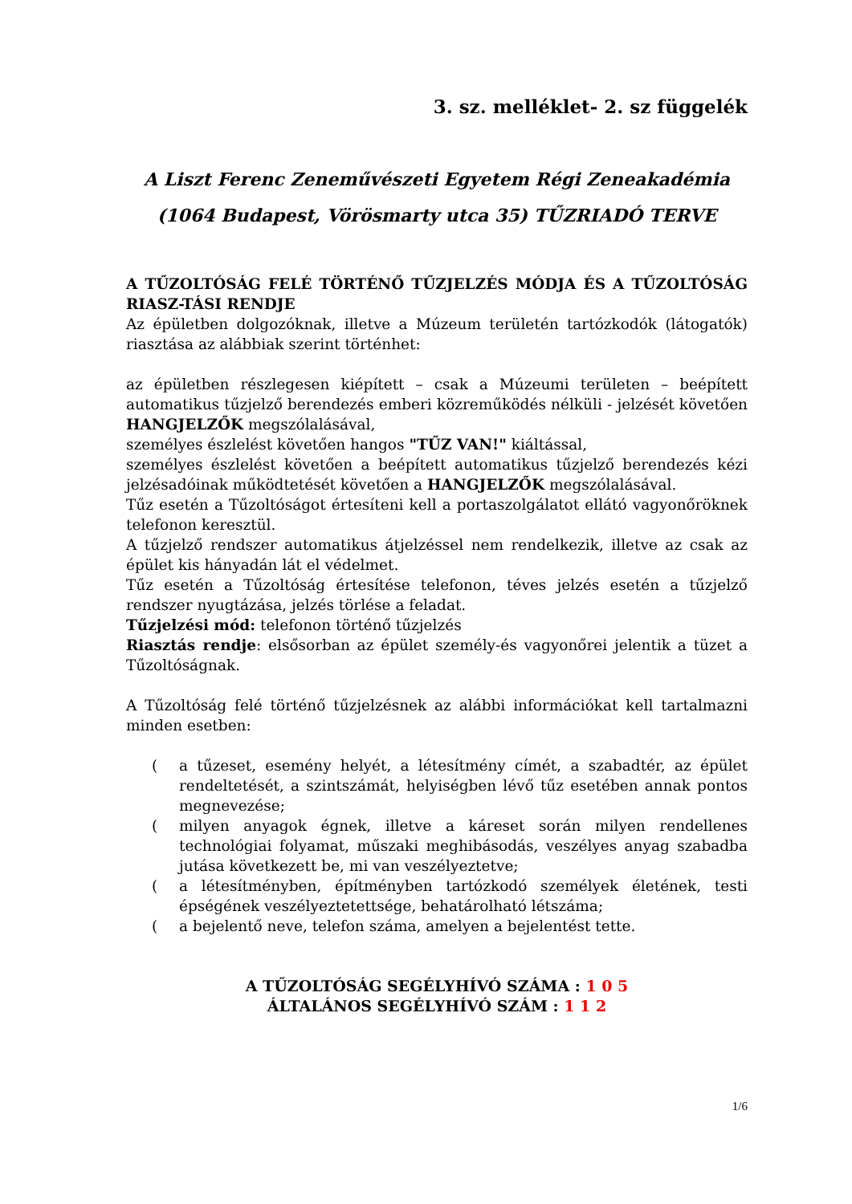3. sz. melléklet- 2. sz függelék
A Liszt Ferenc Zeneművészeti Egyetem Régi Zeneakadémia
(1064 Budapest, Vörösmarty utca 35) TŰZRIADÓ TERVE
A TŰZOLTÓSÁG FELÉ TÖRTÉNŐ TŰZJELZÉS MÓDJA ÉS A TŰZOLTÓSÁG RIASZ-TÁSI RENDJE
Az épületben dolgozóknak, illetve a Múzeum területén tartózkodók (látogatók) riasztása az alábbiak szerint történhet:
az épületben részlegesen kiépített – csak a Múzeumi területen – beépített automatikus tűzjelző berendezés emberi közreműködés nélküli - jelzését követően HANGJELZŐK megszólalásával,
személyes észlelést követően hangos "TŰZ VAN!" kiáltással,
személyes észlelést követően a beépített automatikus tűzjelző berendezés kézi jelzésadóinak működtetését követően a HANGJELZŐK megszólalásával.
Tűz esetén a Tűzoltóságot értesíteni kell a portaszolgálatot ellátó vagyonőröknek telefonon keresztül.
A tűzjelző rendszer automatikus átjelzéssel nem rendelkezik, illetve az csak az épület kis hányadán lát el védelmet.
Tűz esetén a Tűzoltóság értesítése telefonon, téves jelzés esetén a tűzjelző rendszer nyugtázása, jelzés törlése a feladat.
Tűzjelzési mód: telefonon történő tűzjelzés
Riasztás rendje: elsősorban az épület személy-és vagyonőrei jelentik a tüzet a Tűzoltóságnak.
A Tűzoltóság felé történő tűzjelzésnek az alábbi információkat kell tartalmazni minden esetben:
(a tűzeset, esemény helyét, a létesítmény címét, a szabadtér, az épület rendeltetését, a szintszámát, helyiségben lévő tűz esetében annak pontos megnevezése;
(milyen anyagok égnek, illetve a káreset során milyen rendellenes technológiai folyamat, műszaki meghibásodás, veszélyes anyag szabadba jutása következett be, mi van veszélyeztetve;
(a létesítményben, építményben tartózkodó személyek életének, testi épségének veszélyeztetettsége, behatárolható létszáma;
(a bejelentő neve, telefon száma, amelyen a bejelentést tette.
A TŰZOLTÓSÁG SEGÉLYHÍVÓ SZÁMA : 1 0 5
ÁLTALÁNOS SEGÉLYHÍVÓ SZÁM : 1 1 2
1/6